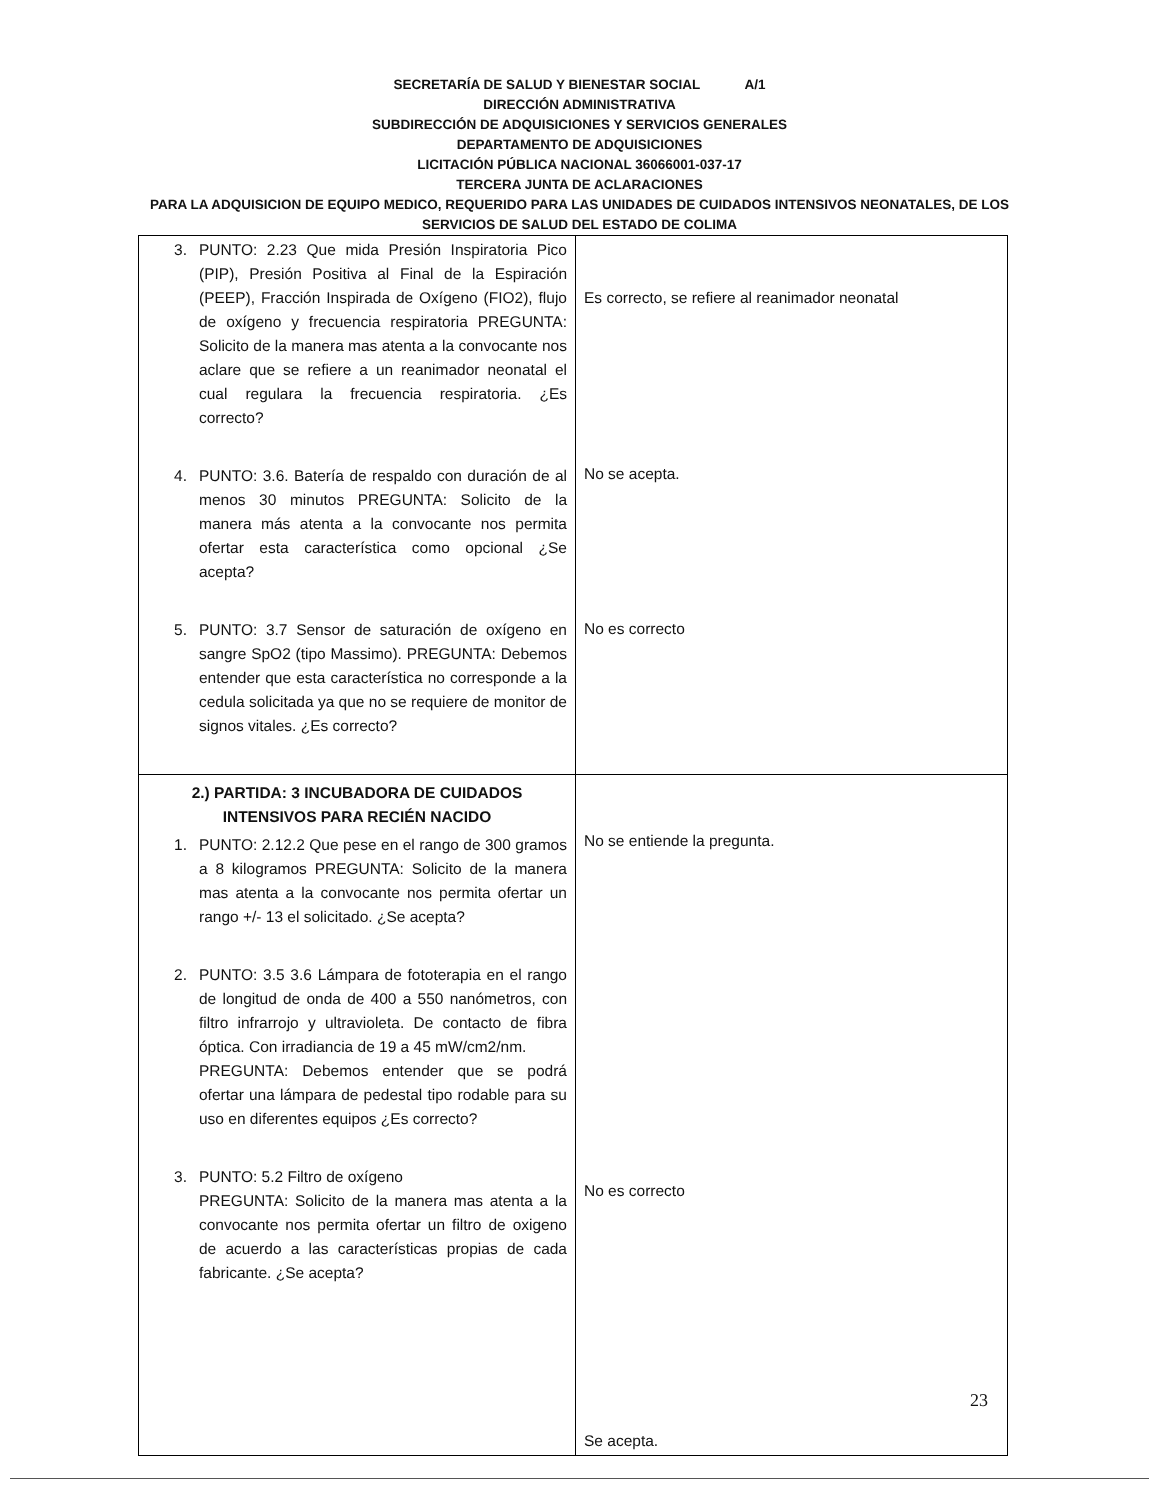SECRETARÍA DE SALUD Y BIENESTAR SOCIAL A/1
DIRECCIÓN ADMINISTRATIVA
SUBDIRECCIÓN DE ADQUISICIONES Y SERVICIOS GENERALES
DEPARTAMENTO DE ADQUISICIONES
LICITACIÓN PÚBLICA NACIONAL 36066001-037-17
TERCERA JUNTA DE ACLARACIONES
PARA LA ADQUISICION DE EQUIPO MEDICO, REQUERIDO PARA LAS UNIDADES DE CUIDADOS INTENSIVOS NEONATALES, DE LOS SERVICIOS DE SALUD DEL ESTADO DE COLIMA
| 3. PUNTO: 2.23 Que mida Presión Inspiratoria Pico (PIP), Presión Positiva al Final de la Espiración (PEEP), Fracción Inspirada de Oxígeno (FIO2), flujo de oxígeno y frecuencia respiratoria PREGUNTA: Solicito de la manera mas atenta a la convocante nos aclare que se refiere a un reanimador neonatal el cual regulara la frecuencia respiratoria. ¿Es correcto? 4. PUNTO: 3.6. Batería de respaldo con duración de al menos 30 minutos PREGUNTA: Solicito de la manera más atenta a la convocante nos permita ofertar esta característica como opcional ¿Se acepta? 5. PUNTO: 3.7 Sensor de saturación de oxígeno en sangre SpO2 (tipo Massimo). PREGUNTA: Debemos entender que esta característica no corresponde a la cedula solicitada ya que no se requiere de monitor de signos vitales. ¿Es correcto? | Es correcto, se refiere al reanimador neonatal No se acepta. No es correcto |
| 2.) PARTIDA: 3 INCUBADORA DE CUIDADOS INTENSIVOS PARA RECIÉN NACIDO 1. PUNTO: 2.12.2 Que pese en el rango de 300 gramos a 8 kilogramos PREGUNTA: Solicito de la manera mas atenta a la convocante nos permita ofertar un rango +/- 13 el solicitado. ¿Se acepta? 2. PUNTO: 3.5 3.6 Lámpara de fototerapia en el rango de longitud de onda de 400 a 550 nanómetros, con filtro infrarrojo y ultravioleta. De contacto de fibra óptica. Con irradiancia de 19 a 45 mW/cm2/nm. PREGUNTA: Debemos entender que se podrá ofertar una lámpara de pedestal tipo rodable para su uso en diferentes equipos ¿Es correcto? 3. PUNTO: 5.2 Filtro de oxígeno PREGUNTA: Solicito de la manera mas atenta a la convocante nos permita ofertar un filtro de oxigeno de acuerdo a las características propias de cada fabricante. ¿Se acepta? | No se entiende la pregunta. No es correcto Se acepta. |
23